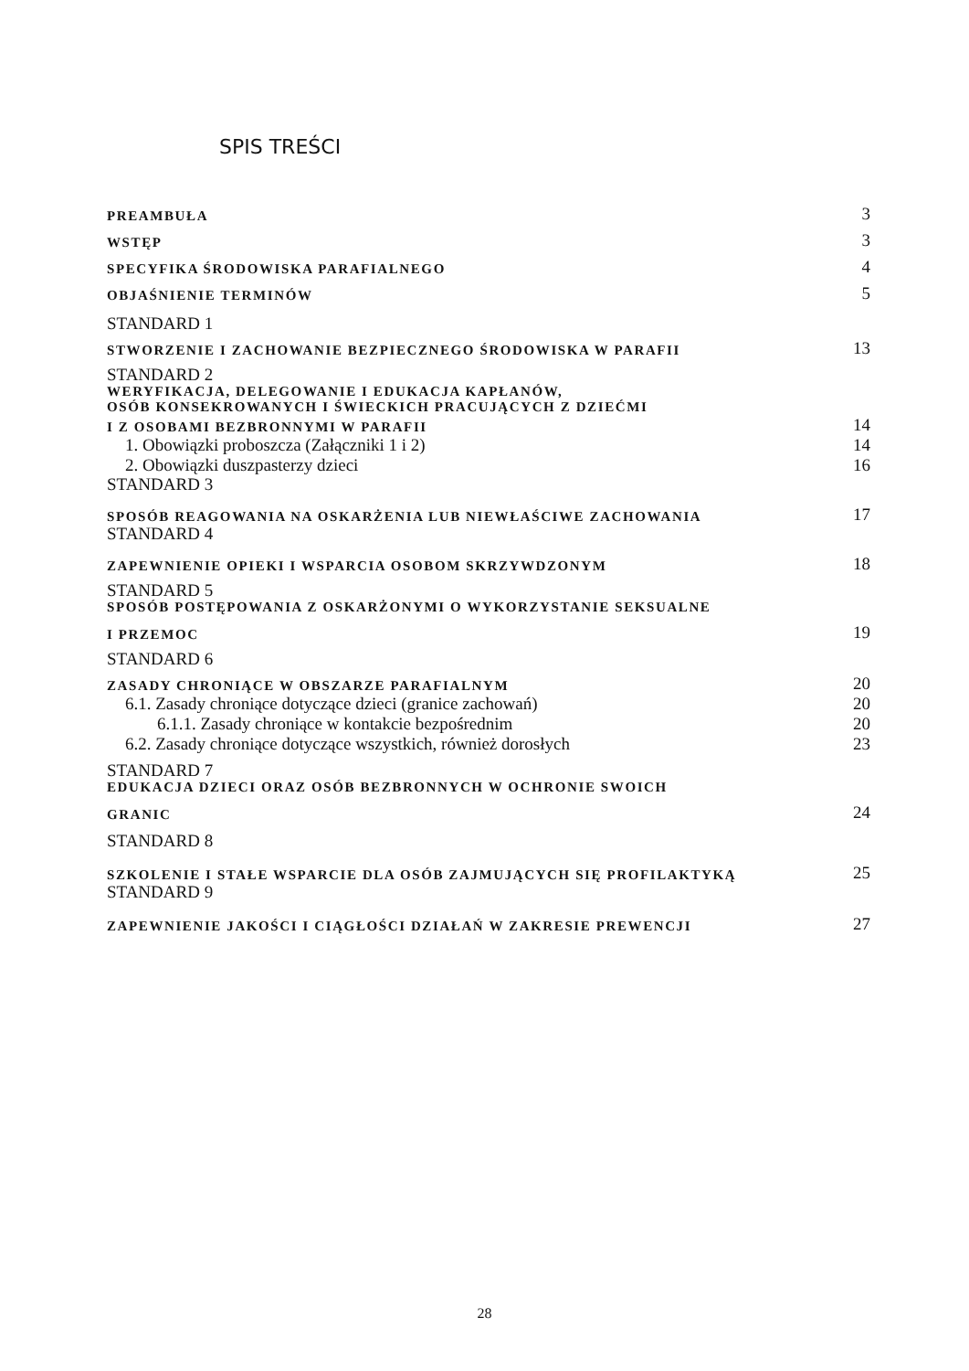SPIS TREŚCI
PREAMBUŁA 3
WSTĘP 3
SPECYFIKA ŚRODOWISKA PARAFIALNEGO 4
OBJAŚNIENIE TERMINÓW 5
STANDARD 1
STWORZENIE I ZACHOWANIE BEZPIECZNEGO ŚRODOWISKA W PARAFII 13
STANDARD 2
WERYFIKACJA, DELEGOWANIE I EDUKACJA KAPŁANÓW,
OSÓB KONSEKROWANYCH I ŚWIECKICH PRACUJĄCYCH Z DZIEĆMI
I Z OSOBAMI BEZBRONNYMI W PARAFII 14
1. Obowiązki proboszcza (Załączniki 1 i 2) 14
2. Obowiązki duszpasterzy dzieci 16
STANDARD 3
SPOSÓB REAGOWANIA NA OSKARŻENIA LUB NIEWŁAŚCIWE ZACHOWANIA 17
STANDARD 4
ZAPEWNIENIE OPIEKI I WSPARCIA OSOBOM SKRZYWDZONYM 18
STANDARD 5
SPOSÓB POSTĘPOWANIA Z OSKARŻONYMI O WYKORZYSTANIE SEKSUALNE
I PRZEMOC 19
STANDARD 6
ZASADY CHRONIĄCE W OBSZARZE PARAFIALNYM 20
6.1. Zasady chroniące dotyczące dzieci (granice zachowań) 20
6.1.1. Zasady chroniące w kontakcie bezpośrednim 20
6.2. Zasady chroniące dotyczące wszystkich, również dorosłych 23
STANDARD 7
EDUKACJA DZIECI ORAZ OSÓB BEZBRONNYCH W OCHRONIE SWOICH
GRANIC 24
STANDARD 8
SZKOLENIE I STAŁE WSPARCIE DLA OSÓB ZAJMUJĄCYCH SIĘ PROFILAKTYKĄ 25
STANDARD 9
ZAPEWNIENIE JAKOŚCI I CIĄGŁOŚCI DZIAŁAŃ W ZAKRESIE PREWENCJI 27
28